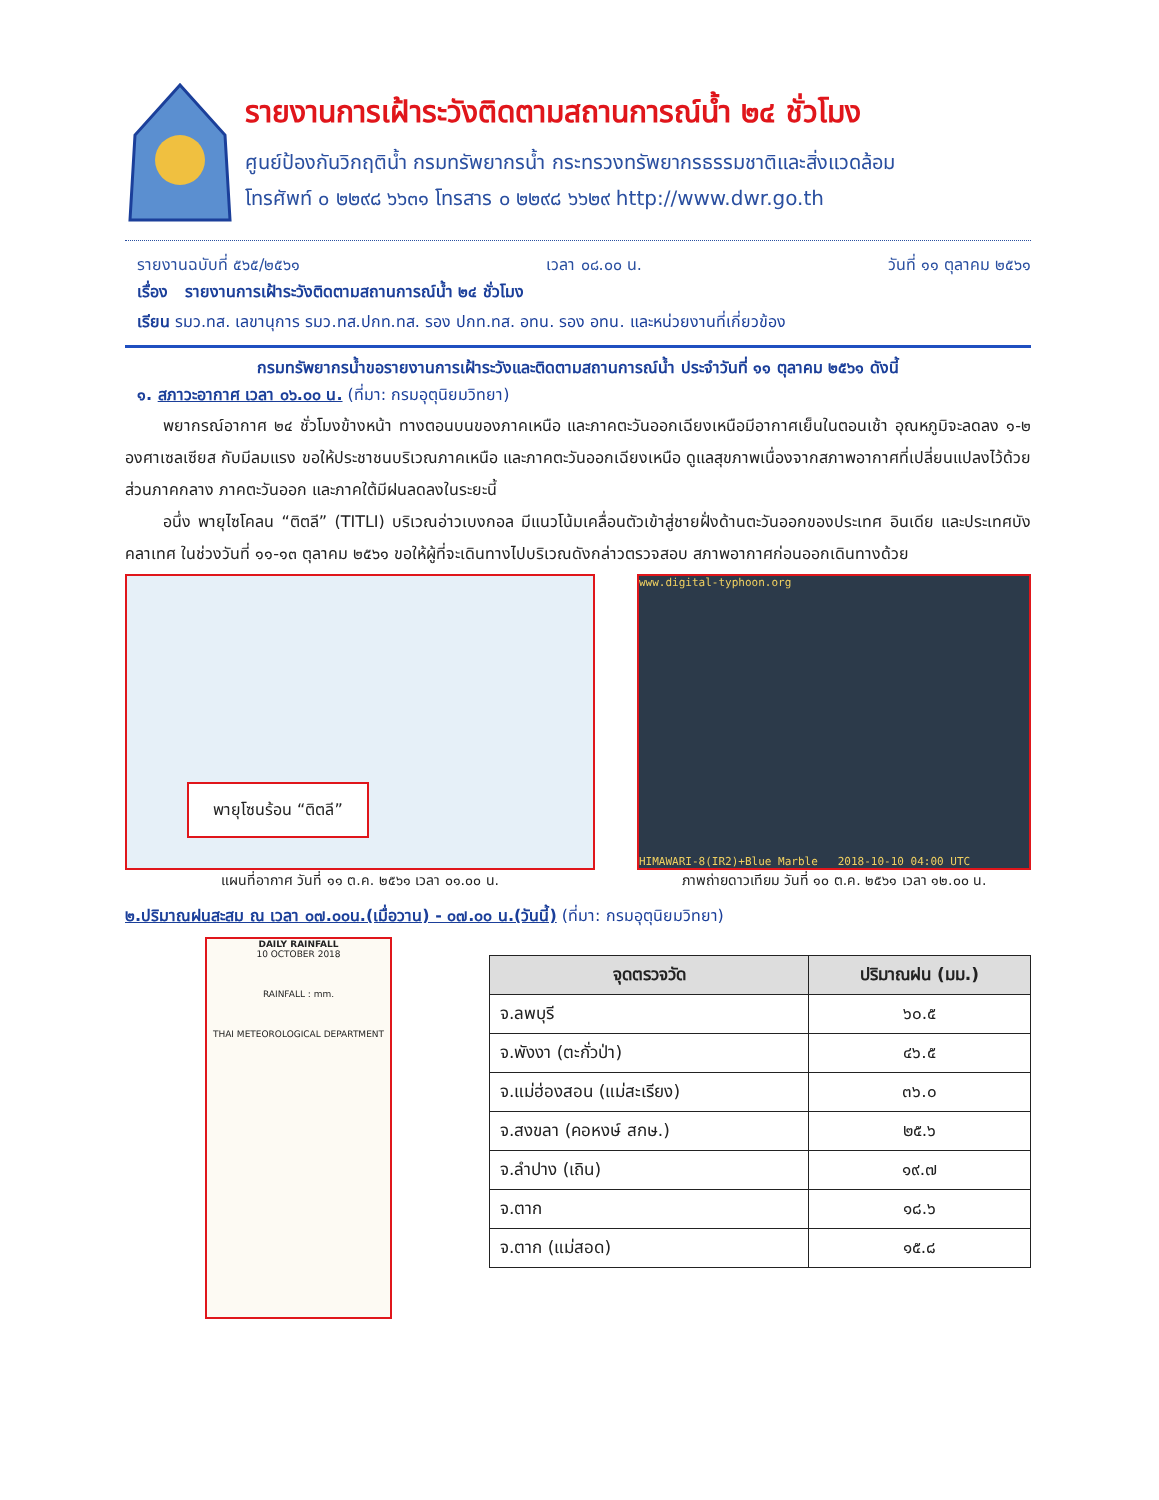รายงานการเฝ้าระวังติดตามสถานการณ์น้ำ ๒๔ ชั่วโมง
ศูนย์ป้องกันวิกฤติน้ำ กรมทรัพยากรน้ำ กระทรวงทรัพยากรธรรมชาติและสิ่งแวดล้อม
โทรศัพท์ ๐ ๒๒๙๘ ๖๖๓๑ โทรสาร ๐ ๒๒๙๘ ๖๖๒๙ http://www.dwr.go.th
รายงานฉบับที่ ๕๖๕/๒๕๖๑ เวลา ๐๘.๐๐ น. วันที่ ๑๑ ตุลาคม ๒๕๖๑
เรื่อง รายงานการเฝ้าระวังติดตามสถานการณ์น้ำ ๒๔ ชั่วโมง
เรียน รมว.ทส. เลขานุการ รมว.ทส.ปกท.ทส. รอง ปกท.ทส. อทน. รอง อทน. และหน่วยงานที่เกี่ยวข้อง
กรมทรัพยากรน้ำขอรายงานการเฝ้าระวังและติดตามสถานการณ์น้ำ ประจำวันที่ ๑๑ ตุลาคม ๒๕๖๑ ดังนี้
๑. สภาวะอากาศ เวลา ๐๖.๐๐ น. (ที่มา: กรมอุตุนิยมวิทยา)
พยากรณ์อากาศ ๒๔ ชั่วโมงข้างหน้า ทางตอนบนของภาคเหนือ และภาคตะวันออกเฉียงเหนือมีอากาศเย็นในตอนเช้า อุณหภูมิจะลดลง ๑-๒ องศาเซลเซียส กับมีลมแรง ขอให้ประชาชนบริเวณภาคเหนือ และภาคตะวันออกเฉียงเหนือ ดูแลสุขภาพเนื่องจากสภาพอากาศที่เปลี่ยนแปลงไว้ด้วย ส่วนภาคกลาง ภาคตะวันออก และภาคใต้มีฝนลดลงในระยะนี้
อนึ่ง พายุไซโคลน “ติตลี” (TITLI) บริเวณอ่าวเบงกอล มีแนวโน้มเคลื่อนตัวเข้าสู่ชายฝั่งด้านตะวันออกของประเทศ อินเดีย และประเทศบังคลาเทศ ในช่วงวันที่ ๑๑-๑๓ ตุลาคม ๒๕๖๑ ขอให้ผู้ที่จะเดินทางไปบริเวณดังกล่าวตรวจสอบ สภาพอากาศก่อนออกเดินทางด้วย
พายุโซนร้อน “ติตลี”
แผนที่อากาศ วันที่ ๑๑ ต.ค. ๒๕๖๑ เวลา ๐๑.๐๐ น.
www.digital-typhoon.org
HIMAWARI-8(IR2)+Blue Marble 2018-10-10 04:00 UTC
ภาพถ่ายดาวเทียม วันที่ ๑๐ ต.ค. ๒๕๖๑ เวลา ๑๒.๐๐ น.
๒.ปริมาณฝนสะสม ณ เวลา ๐๗.๐๐น.(เมื่อวาน) - ๐๗.๐๐ น.(วันนี้) (ที่มา: กรมอุตุนิยมวิทยา)
DAILY RAINFALL
10 OCTOBER 2018
RAINFALL : mm.
THAI METEOROLOGICAL DEPARTMENT
| จุดตรวจวัด | ปริมาณฝน (มม.) |
| --- | --- |
| จ.ลพบุรี | ๖๐.๕ |
| จ.พังงา (ตะกั่วป่า) | ๔๖.๕ |
| จ.แม่ฮ่องสอน (แม่สะเรียง) | ๓๖.๐ |
| จ.สงขลา (คอหงษ์ สกษ.) | ๒๕.๖ |
| จ.ลำปาง (เถิน) | ๑๙.๗ |
| จ.ตาก | ๑๘.๖ |
| จ.ตาก (แม่สอด) | ๑๕.๘ |